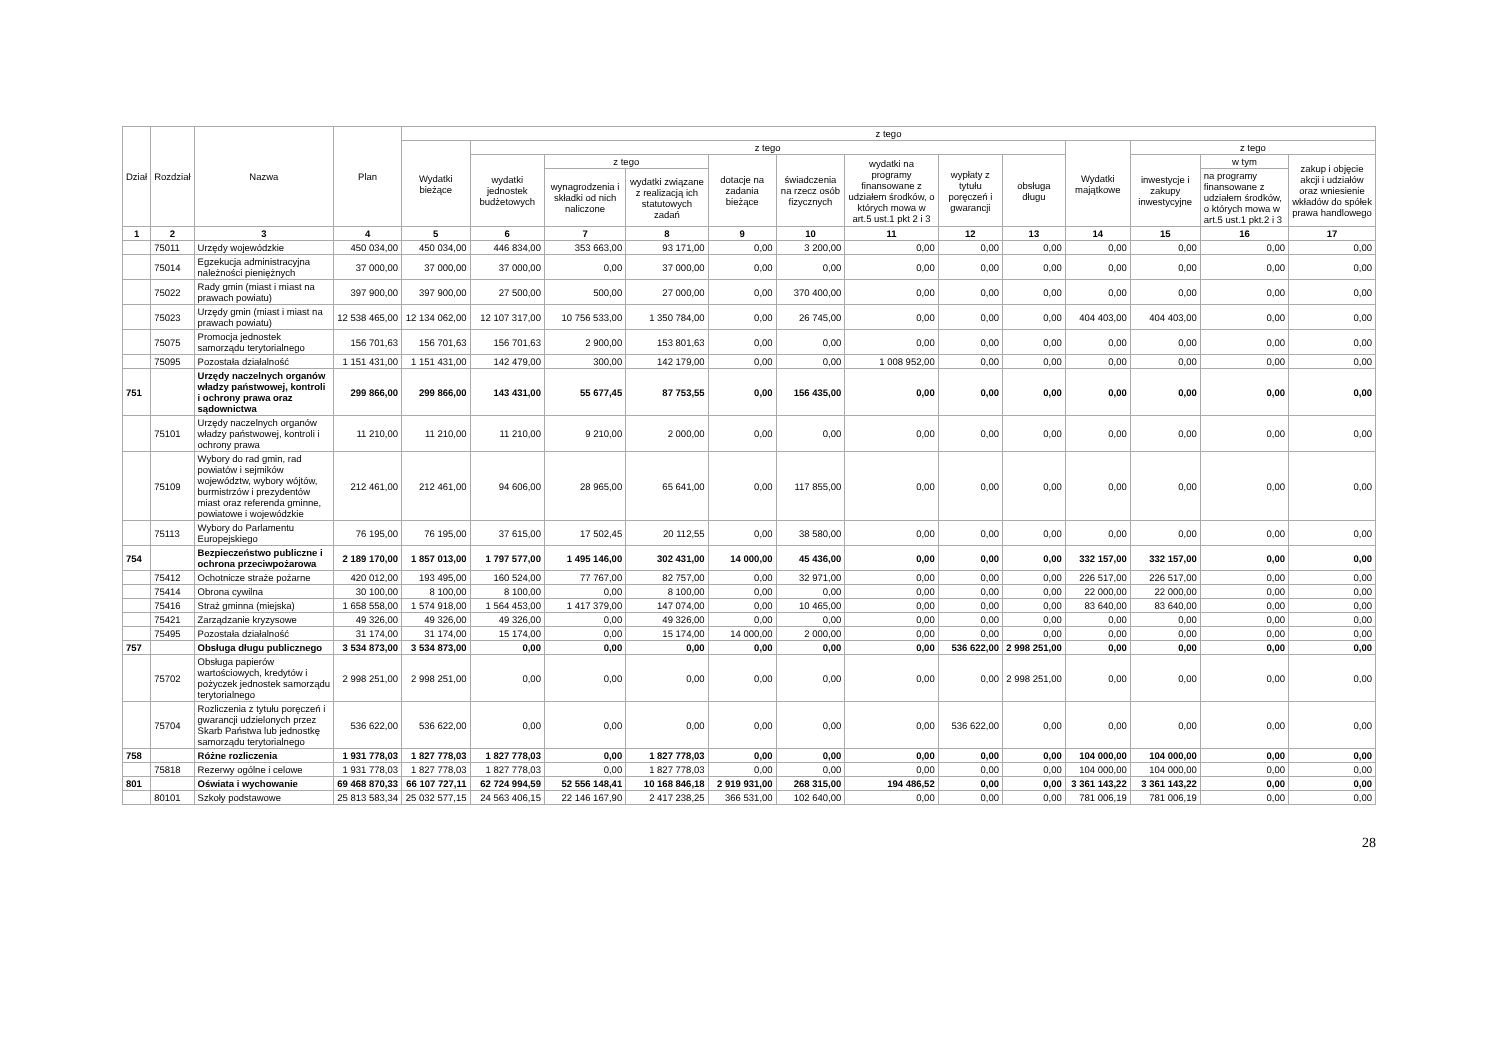| Dział | Rozdział | Nazwa | Plan | z tego | | | | | | | | | | | | |
| --- | --- | --- | --- | --- | --- | --- | --- | --- | --- | --- | --- | --- | --- | --- | --- | --- |
| | | | | Wydatki bieżące | z tego | | | | | | | | Wydatki majątkowe | z tego | | |
| | | | | | wydatki jednostek budżetowych | z tego | | dotacje na zadania bieżące | świadczenia na rzecz osób fizycznych | wydatki na programy finansowane z udziałem środków, o których mowa w art.5 ust.1 pkt 2 i 3 | wypłaty z tytułu poręczeń i gwarancji | obsługa długu | | inwestycje i zakupy inwestycyjne | w tym | zakup i objęcie akcji i udziałów oraz wniesienie wkładów do spółek prawa handlowego |
| | | | | | | wynagrodzenia i składki od nich naliczone | wydatki związane z realizacją ich statutowych zadań | | | | | | | | na programy finansowane z udziałem środków, o których mowa w art.5 ust.1 pkt.2 i 3 | |
| 1 | 2 | 3 | 4 | 5 | 6 | 7 | 8 | 9 | 10 | 11 | 12 | 13 | 14 | 15 | 16 | 17 |
| | 75011 | Urzędy wojewódzkie | 450 034,00 | 450 034,00 | 446 834,00 | 353 663,00 | 93 171,00 | 0,00 | 3 200,00 | 0,00 | 0,00 | 0,00 | 0,00 | 0,00 | 0,00 | 0,00 |
| | 75014 | Egzekucja administracyjna należności pieniężnych | 37 000,00 | 37 000,00 | 37 000,00 | 0,00 | 37 000,00 | 0,00 | 0,00 | 0,00 | 0,00 | 0,00 | 0,00 | 0,00 | 0,00 | 0,00 |
| | 75022 | Rady gmin (miast i miast na prawach powiatu) | 397 900,00 | 397 900,00 | 27 500,00 | 500,00 | 27 000,00 | 0,00 | 370 400,00 | 0,00 | 0,00 | 0,00 | 0,00 | 0,00 | 0,00 | 0,00 |
| | 75023 | Urzędy gmin (miast i miast na prawach powiatu) | 12 538 465,00 | 12 134 062,00 | 12 107 317,00 | 10 756 533,00 | 1 350 784,00 | 0,00 | 26 745,00 | 0,00 | 0,00 | 0,00 | 404 403,00 | 404 403,00 | 0,00 | 0,00 |
| | 75075 | Promocja jednostek samorządu terytorialnego | 156 701,63 | 156 701,63 | 156 701,63 | 2 900,00 | 153 801,63 | 0,00 | 0,00 | 0,00 | 0,00 | 0,00 | 0,00 | 0,00 | 0,00 | 0,00 |
| | 75095 | Pozostała działalność | 1 151 431,00 | 1 151 431,00 | 142 479,00 | 300,00 | 142 179,00 | 0,00 | 0,00 | 1 008 952,00 | 0,00 | 0,00 | 0,00 | 0,00 | 0,00 | 0,00 |
| 751 | | Urzędy naczelnych organów władzy państwowej, kontroli i ochrony prawa oraz sądownictwa | 299 866,00 | 299 866,00 | 143 431,00 | 55 677,45 | 87 753,55 | 0,00 | 156 435,00 | 0,00 | 0,00 | 0,00 | 0,00 | 0,00 | 0,00 | 0,00 |
| | 75101 | Urzędy naczelnych organów władzy państwowej, kontroli i ochrony prawa | 11 210,00 | 11 210,00 | 11 210,00 | 9 210,00 | 2 000,00 | 0,00 | 0,00 | 0,00 | 0,00 | 0,00 | 0,00 | 0,00 | 0,00 | 0,00 |
| | 75109 | Wybory do rad gmin, rad powiatów i sejmików województw, wybory wójtów, burmistrzów i prezydentów miast oraz referenda gminne, powiatowe i wojewódzkie | 212 461,00 | 212 461,00 | 94 606,00 | 28 965,00 | 65 641,00 | 0,00 | 117 855,00 | 0,00 | 0,00 | 0,00 | 0,00 | 0,00 | 0,00 | 0,00 |
| | 75113 | Wybory do Parlamentu Europejskiego | 76 195,00 | 76 195,00 | 37 615,00 | 17 502,45 | 20 112,55 | 0,00 | 38 580,00 | 0,00 | 0,00 | 0,00 | 0,00 | 0,00 | 0,00 | 0,00 |
| 754 | | Bezpieczeństwo publiczne i ochrona przeciwpożarowa | 2 189 170,00 | 1 857 013,00 | 1 797 577,00 | 1 495 146,00 | 302 431,00 | 14 000,00 | 45 436,00 | 0,00 | 0,00 | 0,00 | 332 157,00 | 332 157,00 | 0,00 | 0,00 |
| | 75412 | Ochotnicze straże pożarne | 420 012,00 | 193 495,00 | 160 524,00 | 77 767,00 | 82 757,00 | 0,00 | 32 971,00 | 0,00 | 0,00 | 0,00 | 226 517,00 | 226 517,00 | 0,00 | 0,00 |
| | 75414 | Obrona cywilna | 30 100,00 | 8 100,00 | 8 100,00 | 0,00 | 8 100,00 | 0,00 | 0,00 | 0,00 | 0,00 | 0,00 | 22 000,00 | 22 000,00 | 0,00 | 0,00 |
| | 75416 | Straż gminna (miejska) | 1 658 558,00 | 1 574 918,00 | 1 564 453,00 | 1 417 379,00 | 147 074,00 | 0,00 | 10 465,00 | 0,00 | 0,00 | 0,00 | 83 640,00 | 83 640,00 | 0,00 | 0,00 |
| | 75421 | Zarządzanie kryzysowe | 49 326,00 | 49 326,00 | 49 326,00 | 0,00 | 49 326,00 | 0,00 | 0,00 | 0,00 | 0,00 | 0,00 | 0,00 | 0,00 | 0,00 | 0,00 |
| | 75495 | Pozostała działalność | 31 174,00 | 31 174,00 | 15 174,00 | 0,00 | 15 174,00 | 14 000,00 | 2 000,00 | 0,00 | 0,00 | 0,00 | 0,00 | 0,00 | 0,00 | 0,00 |
| 757 | | Obsługa długu publicznego | 3 534 873,00 | 3 534 873,00 | 0,00 | 0,00 | 0,00 | 0,00 | 0,00 | 0,00 | 536 622,00 | 2 998 251,00 | 0,00 | 0,00 | 0,00 | 0,00 |
| | 75702 | Obsługa papierów wartościowych, kredytów i pożyczek jednostek samorządu terytorialnego | 2 998 251,00 | 2 998 251,00 | 0,00 | 0,00 | 0,00 | 0,00 | 0,00 | 0,00 | 0,00 | 2 998 251,00 | 0,00 | 0,00 | 0,00 | 0,00 |
| | 75704 | Rozliczenia z tytułu poręczeń i gwarancji udzielonych przez Skarb Państwa lub jednostkę samorządu terytorialnego | 536 622,00 | 536 622,00 | 0,00 | 0,00 | 0,00 | 0,00 | 0,00 | 0,00 | 536 622,00 | 0,00 | 0,00 | 0,00 | 0,00 | 0,00 |
| 758 | | Różne rozliczenia | 1 931 778,03 | 1 827 778,03 | 1 827 778,03 | 0,00 | 1 827 778,03 | 0,00 | 0,00 | 0,00 | 0,00 | 0,00 | 104 000,00 | 104 000,00 | 0,00 | 0,00 |
| | 75818 | Rezerwy ogólne i celowe | 1 931 778,03 | 1 827 778,03 | 1 827 778,03 | 0,00 | 1 827 778,03 | 0,00 | 0,00 | 0,00 | 0,00 | 0,00 | 104 000,00 | 104 000,00 | 0,00 | 0,00 |
| 801 | | Oświata i wychowanie | 69 468 870,33 | 66 107 727,11 | 62 724 994,59 | 52 556 148,41 | 10 168 846,18 | 2 919 931,00 | 268 315,00 | 194 486,52 | 0,00 | 0,00 | 3 361 143,22 | 3 361 143,22 | 0,00 | 0,00 |
| | 80101 | Szkoły podstawowe | 25 813 583,34 | 25 032 577,15 | 24 563 406,15 | 22 146 167,90 | 2 417 238,25 | 366 531,00 | 102 640,00 | 0,00 | 0,00 | 0,00 | 781 006,19 | 781 006,19 | 0,00 | 0,00 |
28